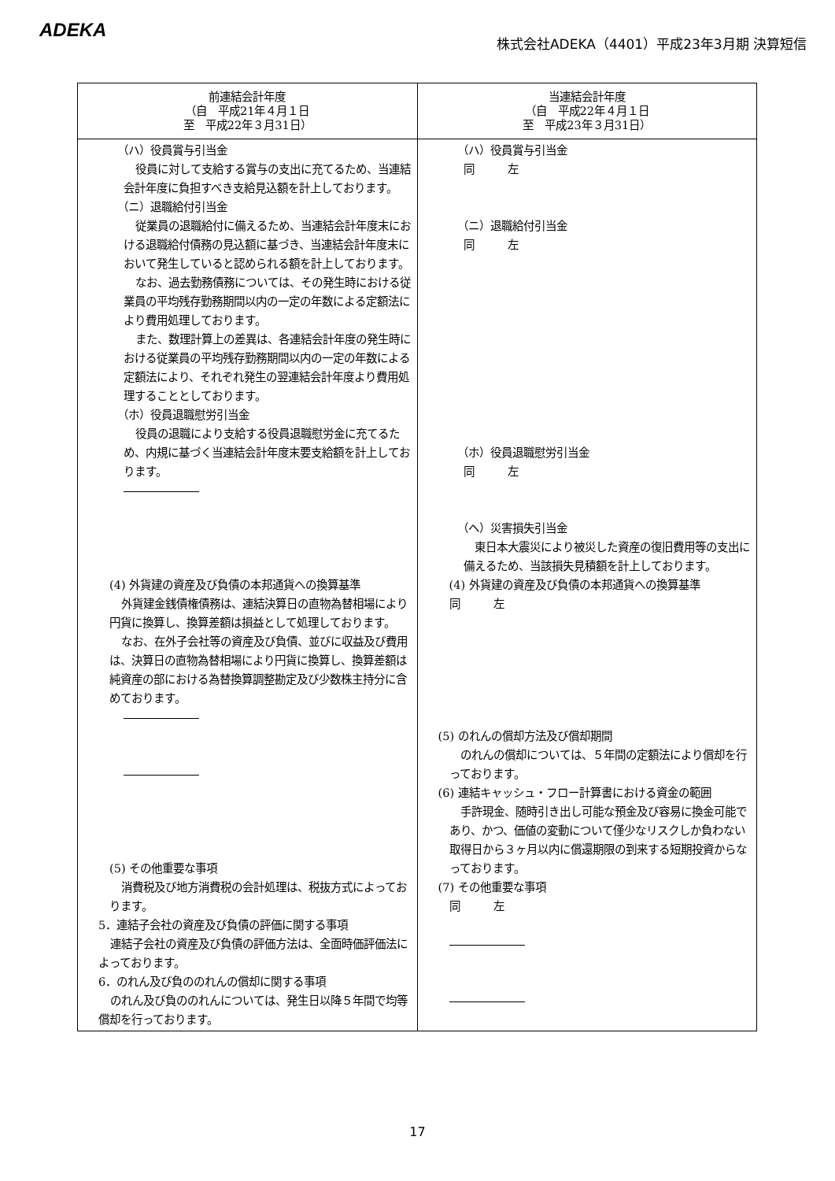ADEKA
株式会社ADEKA（4401）平成23年3月期 決算短信
| 前連結会計年度 （自 平成21年４月１日 至 平成22年３月31日） | 当連結会計年度 （自 平成22年４月１日 至 平成23年３月31日） |
| --- | --- |
| （ハ）役員賞与引当金 役員に対して支給する賞与の支出に充てるため、当連結会計年度に負担すべき支給見込額を計上しております。 （ニ）退職給付引当金 従業員の退職給付に備えるため、当連結会計年度末における退職給付債務の見込額に基づき、当連結会計年度末において発生していると認められる額を計上しております。 なお、過去勤務債務については、その発生時における従業員の平均残存勤務期間以内の一定の年数による定額法により費用処理しております。 また、数理計算上の差異は、各連結会計年度の発生時における従業員の平均残存勤務期間以内の一定の年数による定額法により、それぞれ発生の翌連結会計年度より費用処理することとしております。 （ホ）役員退職慰労引当金 役員の退職により支給する役員退職慰労金に充てるため、内規に基づく当連結会計年度末要支給額を計上しております。 (4) 外貨建の資産及び負債の本邦通貨への換算基準 外貨建金銭債権債務は、連結決算日の直物為替相場により円貨に換算し、換算差額は損益として処理しております。 なお、在外子会社等の資産及び負債、並びに収益及び費用は、決算日の直物為替相場により円貨に換算し、換算差額は純資産の部における為替換算調整勘定及び少数株主持分に含めております。 (5) その他重要な事項 消費税及び地方消費税の会計処理は、税抜方式によっております。 5．連結子会社の資産及び負債の評価に関する事項 連結子会社の資産及び負債の評価方法は、全面時価評価法によっております。 6．のれん及び負ののれんの償却に関する事項 のれん及び負ののれんについては、発生日以降５年間で均等償却を行っております。 | （ハ）役員賞与引当金 同 左 （ニ）退職給付引当金 同 左 （ホ）役員退職慰労引当金 同 左 （ヘ）災害損失引当金 東日本大震災により被災した資産の復旧費用等の支出に備えるため、当該損失見積額を計上しております。 (4) 外貨建の資産及び負債の本邦通貨への換算基準 同 左 (5) のれんの償却方法及び償却期間 のれんの償却については、５年間の定額法により償却を行っております。 (6) 連結キャッシュ・フロー計算書における資金の範囲 手許現金、随時引き出し可能な預金及び容易に換金可能であり、かつ、価値の変動について僅少なリスクしか負わない取得日から３ヶ月以内に償還期限の到来する短期投資からなっております。 (7) その他重要な事項 同 左 |
17